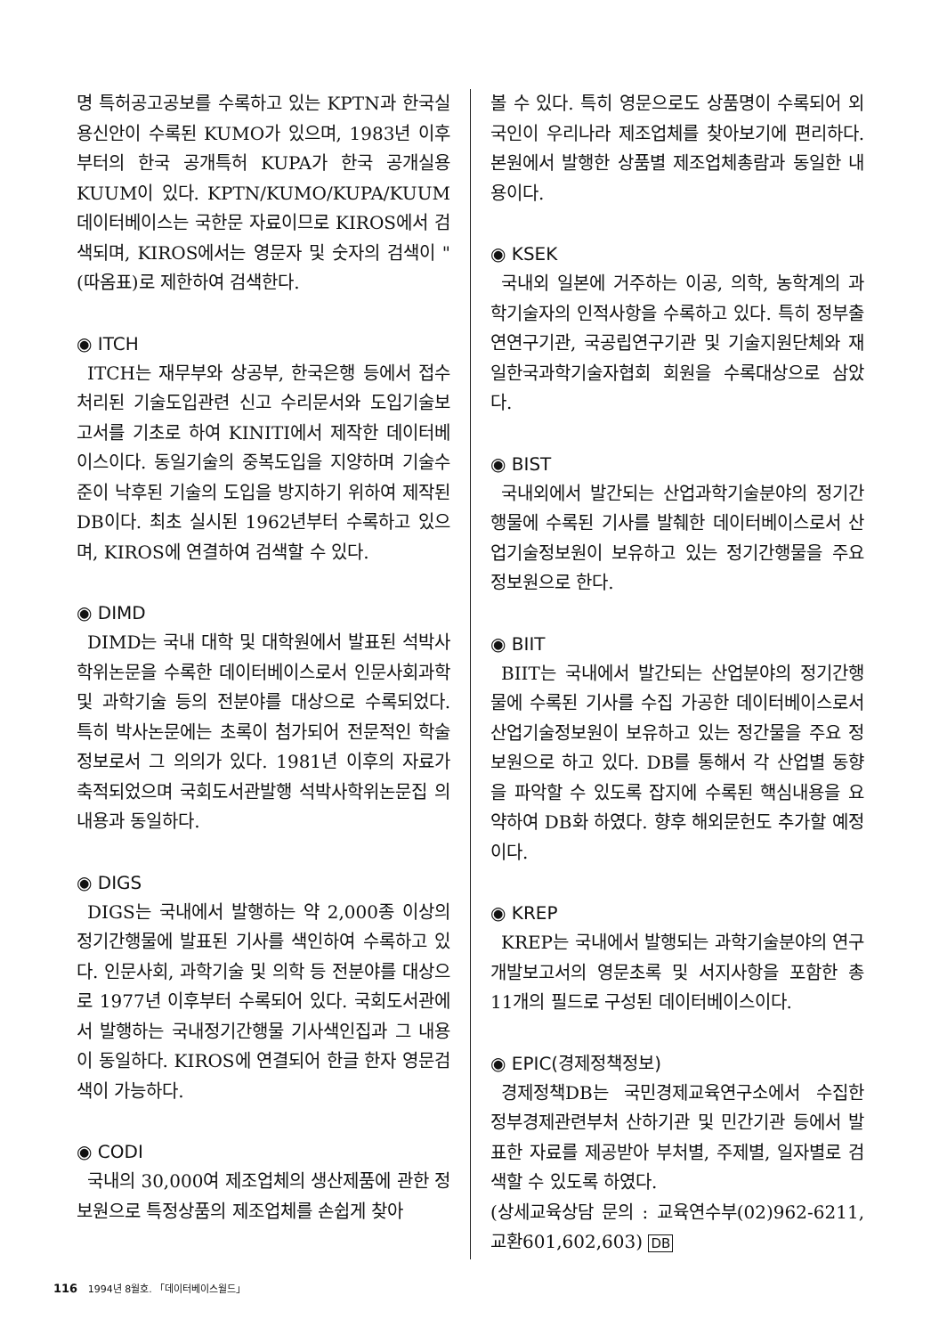명 특허공고공보를 수록하고 있는 KPTN과 한국실용신안이 수록된 KUMO가 있으며, 1983년 이후부터의 한국 공개특허 KUPA가 한국 공개실용 KUUM이 있다. KPTN/KUMO/KUPA/KUUM 데이터베이스는 국한문 자료이므로 KIROS에서 검색되며, KIROS에서는 영문자 및 숫자의 검색이 "(따옴표)로 제한하여 검색한다.
◉ ITCH
ITCH는 재무부와 상공부, 한국은행 등에서 접수처리된 기술도입관련 신고 수리문서와 도입기술보고서를 기초로 하여 KINITI에서 제작한 데이터베이스이다. 동일기술의 중복도입을 지양하며 기술수준이 낙후된 기술의 도입을 방지하기 위하여 제작된 DB이다. 최초 실시된 1962년부터 수록하고 있으며, KIROS에 연결하여 검색할 수 있다.
◉ DIMD
DIMD는 국내 대학 및 대학원에서 발표된 석박사 학위논문을 수록한 데이터베이스로서 인문사회과학 및 과학기술 등의 전분야를 대상으로 수록되었다. 특히 박사논문에는 초록이 첨가되어 전문적인 학술정보로서 그 의의가 있다. 1981년 이후의 자료가 축적되었으며 국회도서관발행 석박사학위논문집 의 내용과 동일하다.
◉ DIGS
DIGS는 국내에서 발행하는 약 2,000종 이상의 정기간행물에 발표된 기사를 색인하여 수록하고 있다. 인문사회, 과학기술 및 의학 등 전분야를 대상으로 1977년 이후부터 수록되어 있다. 국회도서관에서 발행하는 국내정기간행물 기사색인집과 그 내용이 동일하다. KIROS에 연결되어 한글 한자 영문검색이 가능하다.
◉ CODI
국내의 30,000여 제조업체의 생산제품에 관한 정보원으로 특정상품의 제조업체를 손쉽게 찾아
볼 수 있다. 특히 영문으로도 상품명이 수록되어 외국인이 우리나라 제조업체를 찾아보기에 편리하다. 본원에서 발행한 상품별 제조업체총람과 동일한 내용이다.
◉ KSEK
국내외 일본에 거주하는 이공, 의학, 농학계의 과학기술자의 인적사항을 수록하고 있다. 특히 정부출연연구기관, 국공립연구기관 및 기술지원단체와 재일한국과학기술자협회 회원을 수록대상으로 삼았다.
◉ BIST
국내외에서 발간되는 산업과학기술분야의 정기간행물에 수록된 기사를 발췌한 데이터베이스로서 산업기술정보원이 보유하고 있는 정기간행물을 주요 정보원으로 한다.
◉ BIIT
BIIT는 국내에서 발간되는 산업분야의 정기간행물에 수록된 기사를 수집 가공한 데이터베이스로서 산업기술정보원이 보유하고 있는 정간물을 주요 정보원으로 하고 있다. DB를 통해서 각 산업별 동향을 파악할 수 있도록 잡지에 수록된 핵심내용을 요약하여 DB화 하였다. 향후 해외문헌도 추가할 예정이다.
◉ KREP
KREP는 국내에서 발행되는 과학기술분야의 연구개발보고서의 영문초록 및 서지사항을 포함한 총 11개의 필드로 구성된 데이터베이스이다.
◉ EPIC(경제정책정보)
경제정책DB는 국민경제교육연구소에서 수집한 정부경제관련부처 산하기관 및 민간기관 등에서 발표한 자료를 제공받아 부처별, 주제별, 일자별로 검색할 수 있도록 하였다.
(상세교육상담 문의 : 교육연수부(02)962-6211, 교환601,602,603) DB
116 1994년 8월호. 「데이터베이스월드」